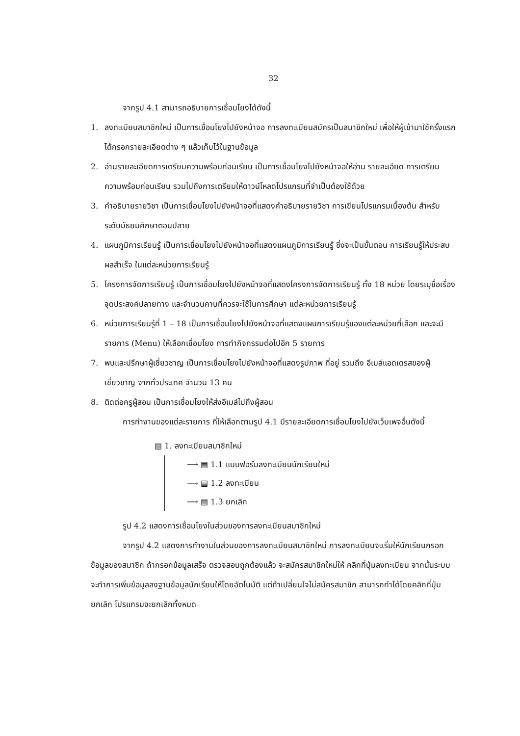32
จากรูป 4.1 สามารถอธิบายการเชื่อมโยงได้ดังนี้
1. ลงทะเบียนสมาชิกใหม่ เป็นการเชื่อมโยงไปยังหน้าจอ การลงทะเบียนสมัครเป็นสมาชิกใหม่ เพื่อให้ผู้เข้ามาใช้ครั้งแรกได้กรอกรายละเอียดต่าง ๆ แล้วเก็บไว้ในฐานข้อมูล
2. อ่านรายละเอียดการเตรียมความพร้อมก่อนเรียน เป็นการเชื่อมโยงไปยังหน้าจอให้อ่าน รายละเอียด การเตรียมความพร้อมก่อนเรียน รวมไปถึงการเตรียมให้ดาวน์โหลดโปรแกรมที่จำเป็นต้องใช้ด้วย
3. คำอธิบายรายวิชา เป็นการเชื่อมโยงไปยังหน้าจอที่แสดงคำอธิบายรายวิชา การเขียนโปรแกรมเบื้องต้น สำหรับระดับมัธยมศึกษาตอนปลาย
4. แผนภูมิการเรียนรู้ เป็นการเชื่อมโยงไปยังหน้าจอที่แสดงแผนภูมิการเรียนรู้ ซึ่งจะเป็นขั้นตอน การเรียนรู้ให้ประสบผลสำเร็จ ในแต่ละหน่วยการเรียนรู้
5. โครงการจัดการเรียนรู้ เป็นการเชื่อมโยงไปยังหน้าจอที่แสดงโครงการจัดการเรียนรู้ ทั้ง 18 หน่วย โดยระบุชื่อเรื่อง จุดประสงค์ปลายทาง และจำนวนคาบที่ควรจะใช้ในการศึกษา แต่ละหน่วยการเรียนรู้
6. หน่วยการเรียนรู้ที่ 1 – 18 เป็นการเชื่อมโยงไปยังหน้าจอที่แสดงแผนการเรียนรู้ของแต่ละหน่วยที่เลือก และจะมีรายการ (Menu) ให้เลือกเชื่อมโยง การทำกิจกรรมต่อไปอีก 5 รายการ
7. พบและปรึกษาผู้เชี่ยวชาญ เป็นการเชื่อมโยงไปยังหน้าจอที่แสดงรูปภาพ ที่อยู่ รวมถึง อีเมล์แอดเดรสของผู้เชี่ยวชาญ จากทั่วประเทศ จำนวน 13 คน
8. ติดต่อครูผู้สอน เป็นการเชื่อมโยงให้ส่งอีเมล์ไปถึงผู้สอน
การทำงานของแต่ละรายการ ที่ให้เลือกตามรูป 4.1 มีรายละเอียดการเชื่อมโยงไปยังเว็บเพจอื่นดังนี้
▤ 1. ลงทะเบียนสมาชิกใหม่
⟶ ▤ 1.1 แบบฟอร์มลงทะเบียนนักเรียนใหม่
⟶ ▤ 1.2 ลงทะเบียน
⟶ ▤ 1.3 ยกเลิก
รูป 4.2 แสดงการเชื่อมโยงในส่วนของการลงทะเบียนสมาชิกใหม่
จากรูป 4.2 แสดงการทำงานในส่วนของการลงทะเบียนสมาชิกใหม่ การลงทะเบียนจะเริ่มให้นักเรียนกรอกข้อมูลของสมาชิก ถ้ากรอกข้อมูลเสร็จ ตรวจสอบถูกต้องแล้ว จะสมัครสมาชิกใหม่ให้ คลิกที่ปุ่มลงทะเบียน จากนั้นระบบจะทำการเพิ่มข้อมูลลงฐานข้อมูลนักเรียนให้โดยอัตโนมัติ แต่ถ้าเปลี่ยนใจไม่สมัครสมาชิก สามารถทำได้โดยคลิกที่ปุ่ม ยกเลิก โปรแกรมจะยกเลิกทั้งหมด